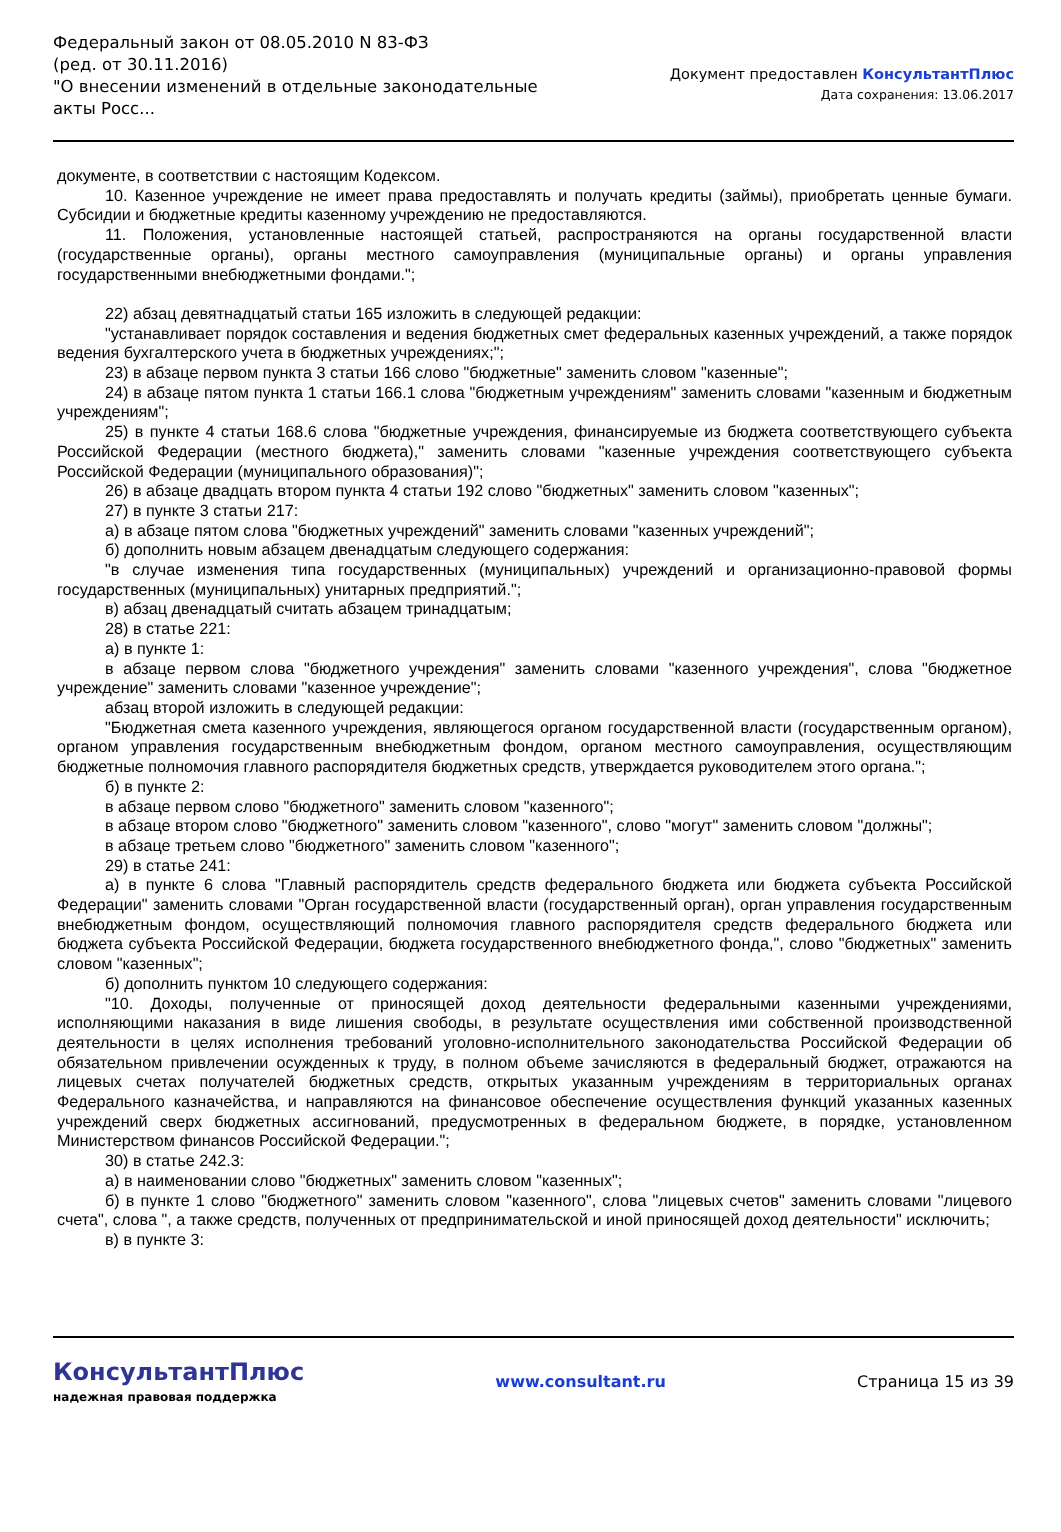Федеральный закон от 08.05.2010 N 83-ФЗ
(ред. от 30.11.2016)
"О внесении изменений в отдельные законодательные акты Росс...
Документ предоставлен КонсультантПлюс
Дата сохранения: 13.06.2017
документе, в соответствии с настоящим Кодексом.
10. Казенное учреждение не имеет права предоставлять и получать кредиты (займы), приобретать ценные бумаги. Субсидии и бюджетные кредиты казенному учреждению не предоставляются.
11. Положения, установленные настоящей статьей, распространяются на органы государственной власти (государственные органы), органы местного самоуправления (муниципальные органы) и органы управления государственными внебюджетными фондами.";
22) абзац девятнадцатый статьи 165 изложить в следующей редакции:
"устанавливает порядок составления и ведения бюджетных смет федеральных казенных учреждений, а также порядок ведения бухгалтерского учета в бюджетных учреждениях;";
23) в абзаце первом пункта 3 статьи 166 слово "бюджетные" заменить словом "казенные";
24) в абзаце пятом пункта 1 статьи 166.1 слова "бюджетным учреждениям" заменить словами "казенным и бюджетным учреждениям";
25) в пункте 4 статьи 168.6 слова "бюджетные учреждения, финансируемые из бюджета соответствующего субъекта Российской Федерации (местного бюджета)," заменить словами "казенные учреждения соответствующего субъекта Российской Федерации (муниципального образования)";
26) в абзаце двадцать втором пункта 4 статьи 192 слово "бюджетных" заменить словом "казенных";
27) в пункте 3 статьи 217:
а) в абзаце пятом слова "бюджетных учреждений" заменить словами "казенных учреждений";
б) дополнить новым абзацем двенадцатым следующего содержания:
"в случае изменения типа государственных (муниципальных) учреждений и организационно-правовой формы государственных (муниципальных) унитарных предприятий.";
в) абзац двенадцатый считать абзацем тринадцатым;
28) в статье 221:
а) в пункте 1:
в абзаце первом слова "бюджетного учреждения" заменить словами "казенного учреждения", слова "бюджетное учреждение" заменить словами "казенное учреждение";
абзац второй изложить в следующей редакции:
"Бюджетная смета казенного учреждения, являющегося органом государственной власти (государственным органом), органом управления государственным внебюджетным фондом, органом местного самоуправления, осуществляющим бюджетные полномочия главного распорядителя бюджетных средств, утверждается руководителем этого органа.";
б) в пункте 2:
в абзаце первом слово "бюджетного" заменить словом "казенного";
в абзаце втором слово "бюджетного" заменить словом "казенного", слово "могут" заменить словом "должны";
в абзаце третьем слово "бюджетного" заменить словом "казенного";
29) в статье 241:
а) в пункте 6 слова "Главный распорядитель средств федерального бюджета или бюджета субъекта Российской Федерации" заменить словами "Орган государственной власти (государственный орган), орган управления государственным внебюджетным фондом, осуществляющий полномочия главного распорядителя средств федерального бюджета или бюджета субъекта Российской Федерации, бюджета государственного внебюджетного фонда,", слово "бюджетных" заменить словом "казенных";
б) дополнить пунктом 10 следующего содержания:
"10. Доходы, полученные от приносящей доход деятельности федеральными казенными учреждениями, исполняющими наказания в виде лишения свободы, в результате осуществления ими собственной производственной деятельности в целях исполнения требований уголовно-исполнительного законодательства Российской Федерации об обязательном привлечении осужденных к труду, в полном объеме зачисляются в федеральный бюджет, отражаются на лицевых счетах получателей бюджетных средств, открытых указанным учреждениям в территориальных органах Федерального казначейства, и направляются на финансовое обеспечение осуществления функций указанных казенных учреждений сверх бюджетных ассигнований, предусмотренных в федеральном бюджете, в порядке, установленном Министерством финансов Российской Федерации.";
30) в статье 242.3:
а) в наименовании слово "бюджетных" заменить словом "казенных";
б) в пункте 1 слово "бюджетного" заменить словом "казенного", слова "лицевых счетов" заменить словами "лицевого счета", слова ", а также средств, полученных от предпринимательской и иной приносящей доход деятельности" исключить;
в) в пункте 3:
КонсультантПлюс
надежная правовая поддержка
www.consultant.ru Страница 15 из 39